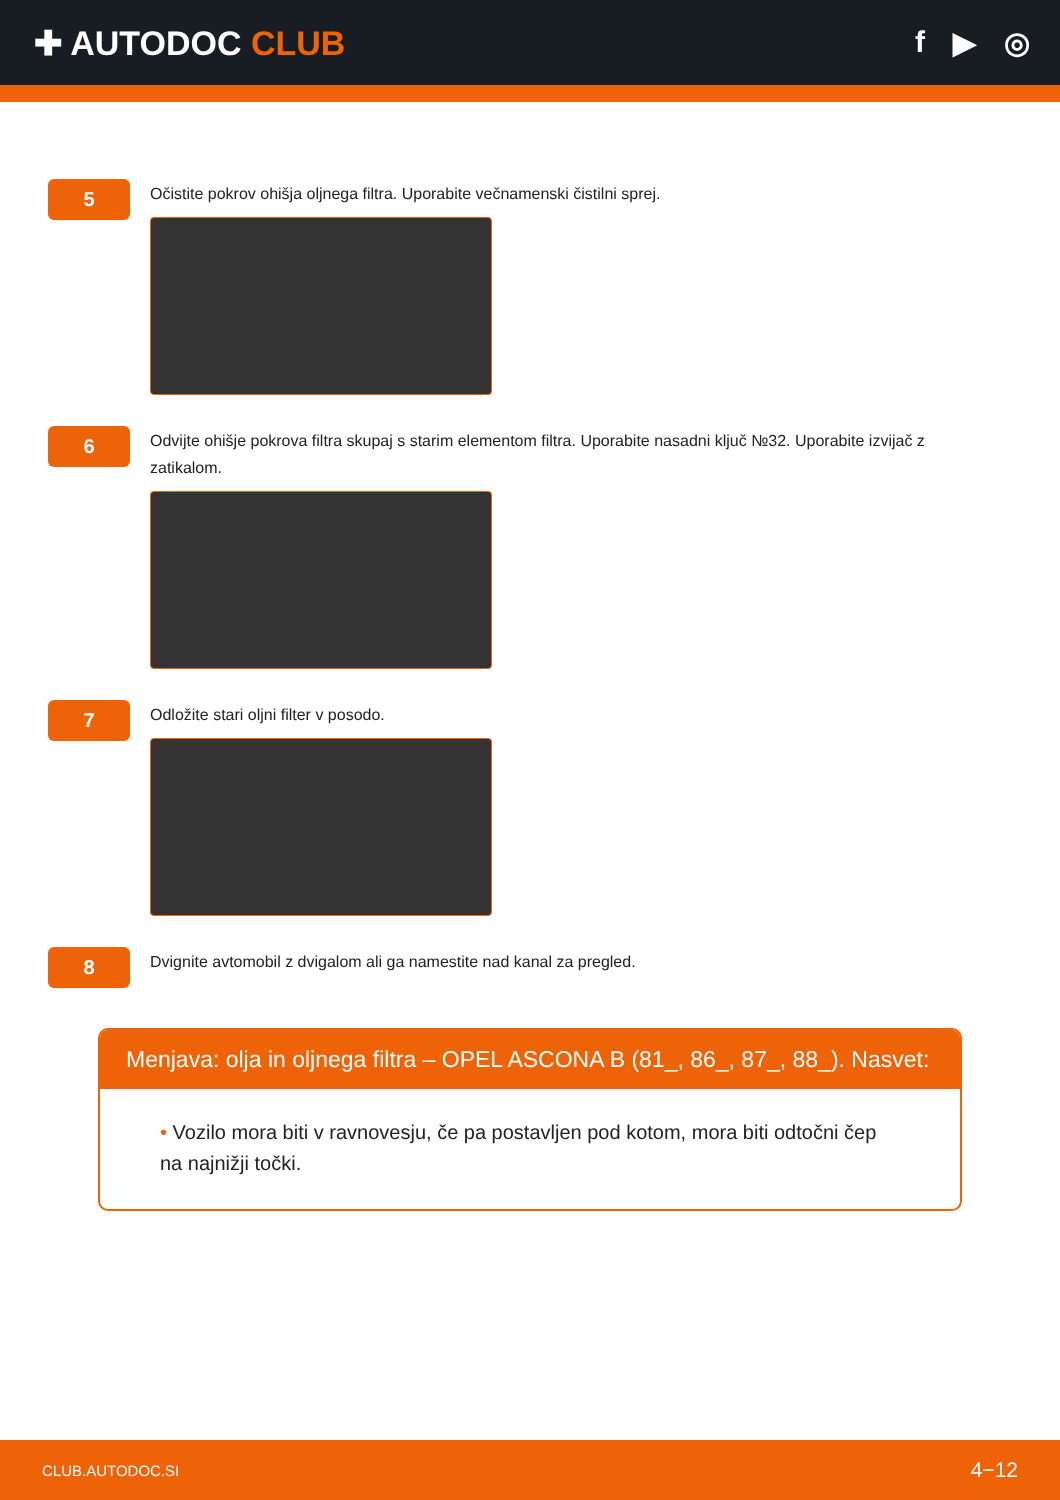✚ AUTODOC CLUB f ▶ ◎
5
Očistite pokrov ohišja oljnega filtra. Uporabite večnamenski čistilni sprej.
6
Odvijte ohišje pokrova filtra skupaj s starim elementom filtra. Uporabite nasadni ključ №32. Uporabite izvijač z zatikalom.
7
Odložite stari oljni filter v posodo.
8
Dvignite avtomobil z dvigalom ali ga namestite nad kanal za pregled.
Menjava: olja in oljnega filtra – OPEL ASCONA B (81_, 86_, 87_, 88_). Nasvet:
• Vozilo mora biti v ravnovesju, če pa postavljen pod kotom, mora biti odtočni čep na najnižji točki.
CLUB.AUTODOC.SI 4−12